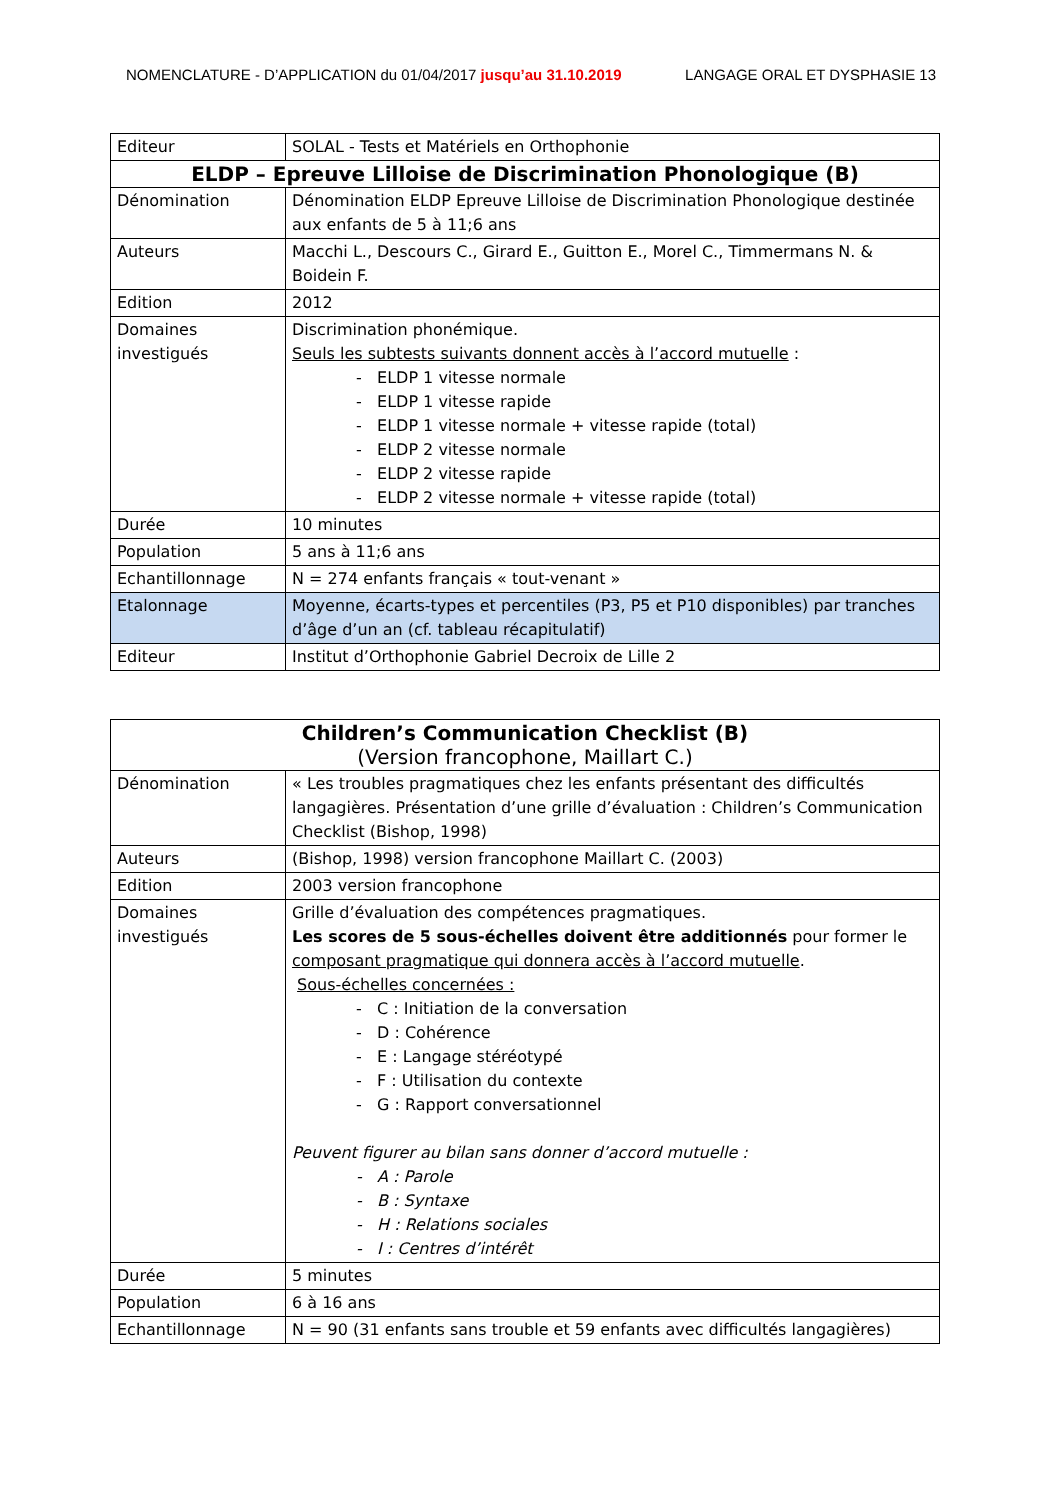NOMENCLATURE - D’APPLICATION du 01/04/2017 jusqu’au 31.10.2019 LANGAGE ORAL ET DYSPHASIE 13
| Editeur | SOLAL - Tests et Matériels en Orthophonie |
| ELDP – Epreuve Lilloise de Discrimination Phonologique (B) | |
| Dénomination | Dénomination ELDP Epreuve Lilloise de Discrimination Phonologique destinée aux enfants de 5 à 11;6 ans |
| Auteurs | Macchi L., Descours C., Girard E., Guitton E., Morel C., Timmermans N. & Boidein F. |
| Edition | 2012 |
| Domaines investigués | Discrimination phonémique. Seuls les subtests suivants donnent accès à l’accord mutuelle : - ELDP 1 vitesse normale - ELDP 1 vitesse rapide - ELDP 1 vitesse normale + vitesse rapide (total) - ELDP 2 vitesse normale - ELDP 2 vitesse rapide - ELDP 2 vitesse normale + vitesse rapide (total) |
| Durée | 10 minutes |
| Population | 5 ans à 11;6 ans |
| Echantillonnage | N = 274 enfants français « tout-venant » |
| Etalonnage | Moyenne, écarts-types et percentiles (P3, P5 et P10 disponibles) par tranches d’âge d’un an (cf. tableau récapitulatif) |
| Editeur | Institut d’Orthophonie Gabriel Decroix de Lille 2 |
| Children’s Communication Checklist (B) (Version francophone, Maillart C.) | |
| Dénomination | « Les troubles pragmatiques chez les enfants présentant des difficultés langagières. Présentation d’une grille d’évaluation : Children’s Communication Checklist (Bishop, 1998) |
| Auteurs | (Bishop, 1998) version francophone Maillart C. (2003) |
| Edition | 2003 version francophone |
| Domaines investigués | Grille d’évaluation des compétences pragmatiques. Les scores de 5 sous-échelles doivent être additionnés pour former le composant pragmatique qui donnera accès à l’accord mutuelle . Sous-échelles concernées : - C : Initiation de la conversation - D : Cohérence - E : Langage stéréotypé - F : Utilisation du contexte - G : Rapport conversationnel Peuvent figurer au bilan sans donner d’accord mutuelle : - A : Parole - B : Syntaxe - H : Relations sociales - I : Centres d’intérêt |
| Durée | 5 minutes |
| Population | 6 à 16 ans |
| Echantillonnage | N = 90 (31 enfants sans trouble et 59 enfants avec difficultés langagières) |